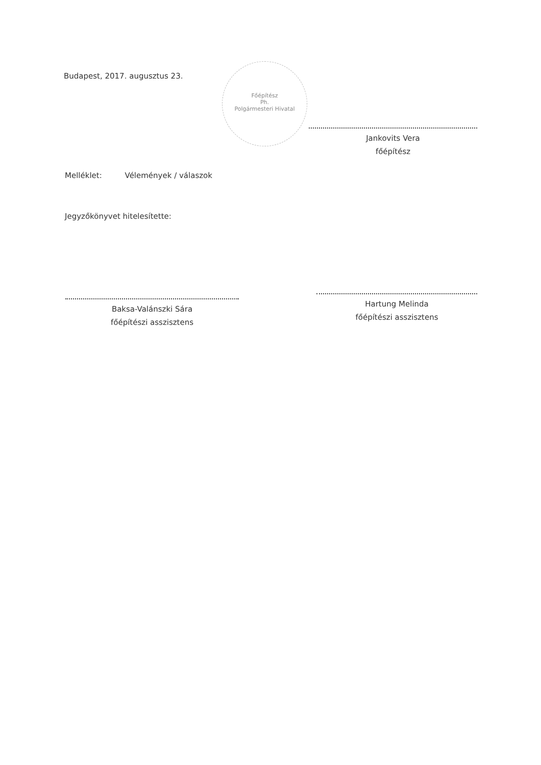Budapest, 2017. augusztus 23.
Főépítész
Ph.
Polgármesteri Hivatal
Jankovits Vera
főépítész
Melléklet: Vélemények / válaszok
Jegyzőkönyvet hitelesítette:
Baksa-Valánszki Sára
főépítészi asszisztens
Hartung Melinda
főépítészi asszisztens